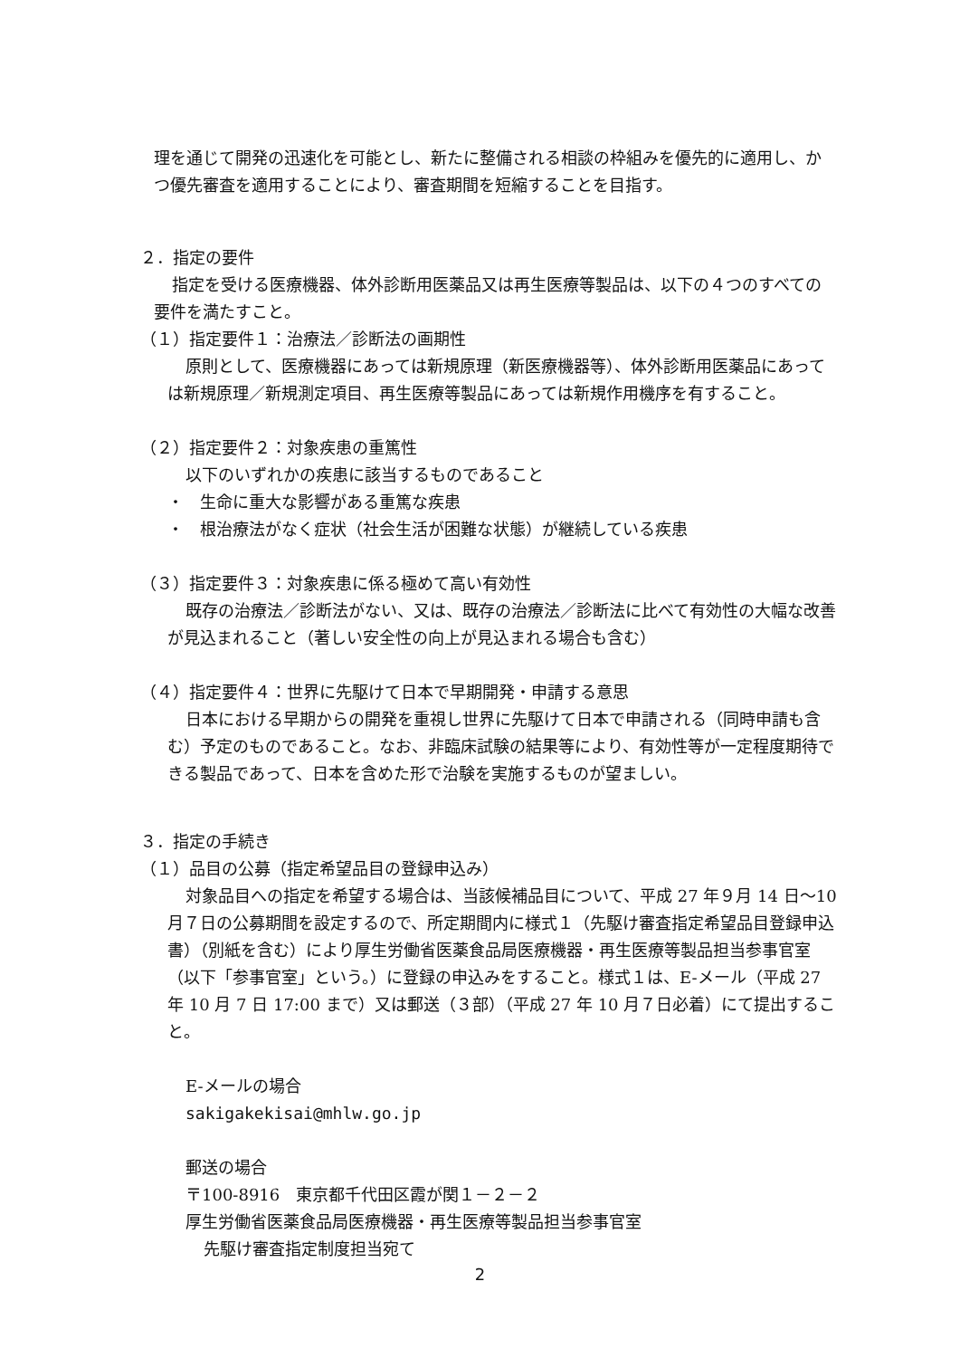理を通じて開発の迅速化を可能とし、新たに整備される相談の枠組みを優先的に適用し、かつ優先審査を適用することにより、審査期間を短縮することを目指す。
２．指定の要件
指定を受ける医療機器、体外診断用医薬品又は再生医療等製品は、以下の４つのすべての要件を満たすこと。
（１）指定要件１：治療法／診断法の画期性
原則として、医療機器にあっては新規原理（新医療機器等）、体外診断用医薬品にあっては新規原理／新規測定項目、再生医療等製品にあっては新規作用機序を有すること。
（２）指定要件２：対象疾患の重篤性
以下のいずれかの疾患に該当するものであること
・　生命に重大な影響がある重篤な疾患
・　根治療法がなく症状（社会生活が困難な状態）が継続している疾患
（３）指定要件３：対象疾患に係る極めて高い有効性
既存の治療法／診断法がない、又は、既存の治療法／診断法に比べて有効性の大幅な改善が見込まれること（著しい安全性の向上が見込まれる場合も含む）
（４）指定要件４：世界に先駆けて日本で早期開発・申請する意思
日本における早期からの開発を重視し世界に先駆けて日本で申請される（同時申請も含む）予定のものであること。なお、非臨床試験の結果等により、有効性等が一定程度期待できる製品であって、日本を含めた形で治験を実施するものが望ましい。
３．指定の手続き
（１）品目の公募（指定希望品目の登録申込み）
対象品目への指定を希望する場合は、当該候補品目について、平成 27 年９月 14 日～10 月７日の公募期間を設定するので、所定期間内に様式１（先駆け審査指定希望品目登録申込書）（別紙を含む）により厚生労働省医薬食品局医療機器・再生医療等製品担当参事官室（以下「参事官室」という。）に登録の申込みをすること。様式１は、E-メール（平成 27 年 10 月 7 日 17:00 まで）又は郵送（３部）（平成 27 年 10 月７日必着）にて提出すること。
E-メールの場合
sakigakekisai@mhlw.go.jp
郵送の場合
〒100-8916　東京都千代田区霞が関１－２－２
厚生労働省医薬食品局医療機器・再生医療等製品担当参事官室
先駆け審査指定制度担当宛て
2